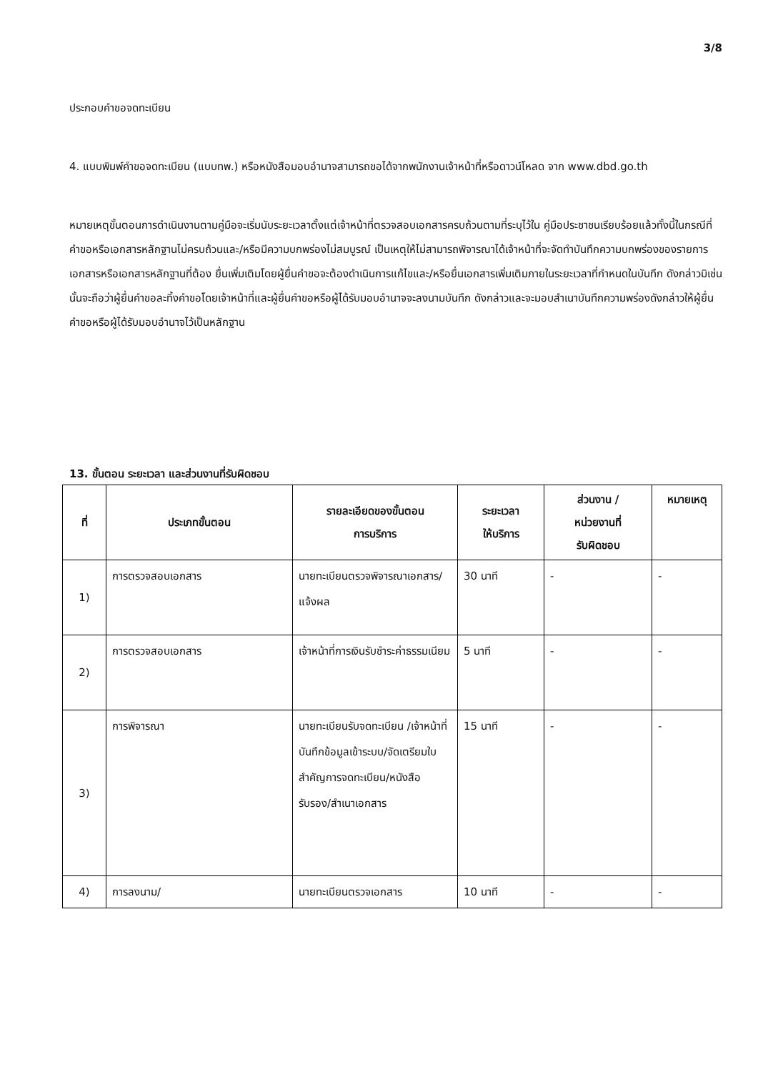3/8
ประกอบคำขอจดทะเบียน
4. แบบพิมพ์คำขอจดทะเบียน (แบบทพ.) หรือหนังสือมอบอำนาจสามารถขอได้จากพนักงานเจ้าหน้าที่หรือดาวน์โหลด จาก www.dbd.go.th
หมายเหตุขั้นตอนการดำเนินงานตามคู่มือจะเริ่มนับระยะเวลาตั้งแต่เจ้าหน้าที่ตรวจสอบเอกสารครบถ้วนตามที่ระบุไว้ใน คู่มือประชาชนเรียบร้อยแล้วทั้งนี้ในกรณีที่คำขอหรือเอกสารหลักฐานไม่ครบถ้วนและ/หรือมีความบกพร่องไม่สมบูรณ์ เป็นเหตุให้ไม่สามารถพิจารณาได้เจ้าหน้าที่จะจัดทำบันทึกความบกพร่องของรายการเอกสารหรือเอกสารหลักฐานที่ต้อง ยื่นเพิ่มเติมโดยผู้ยื่นคำขอจะต้องดำเนินการแก้ไขและ/หรือยื่นเอกสารเพิ่มเติมภายในระยะเวลาที่กำหนดในบันทึก ดังกล่าวมิเช่นนั้นจะถือว่าผู้ยื่นคำขอละทิ้งคำขอโดยเจ้าหน้าที่และผู้ยื่นคำขอหรือผู้ได้รับมอบอำนาจจะลงนามบันทึก ดังกล่าวและจะมอบสำเนาบันทึกความพร่องดังกล่าวให้ผู้ยื่นคำขอหรือผู้ได้รับมอบอำนาจไว้เป็นหลักฐาน
13. ขั้นตอน ระยะเวลา และส่วนงานที่รับผิดชอบ
| ที่ | ประเภทขั้นตอน | รายละเอียดของขั้นตอน การบริการ | ระยะเวลา ให้บริการ | ส่วนงาน / หน่วยงานที่ รับผิดชอบ | หมายเหตุ |
| --- | --- | --- | --- | --- | --- |
| 1) | การตรวจสอบเอกสาร | นายทะเบียนตรวจพิจารณาเอกสาร/แจ้งผล | 30 นาที | - | - |
| 2) | การตรวจสอบเอกสาร | เจ้าหน้าที่การเงินรับชำระค่าธรรมเนียม | 5 นาที | - | - |
| 3) | การพิจารณา | นายทะเบียนรับจดทะเบียน /เจ้าหน้าที่บันทึกข้อมูลเข้าระบบ/จัดเตรียมใบสำคัญการจดทะเบียน/หนังสือรับรอง/สำเนาเอกสาร | 15 นาที | - | - |
| 4) | การลงนาม/ | นายทะเบียนตรวจเอกสาร | 10 นาที | - | - |